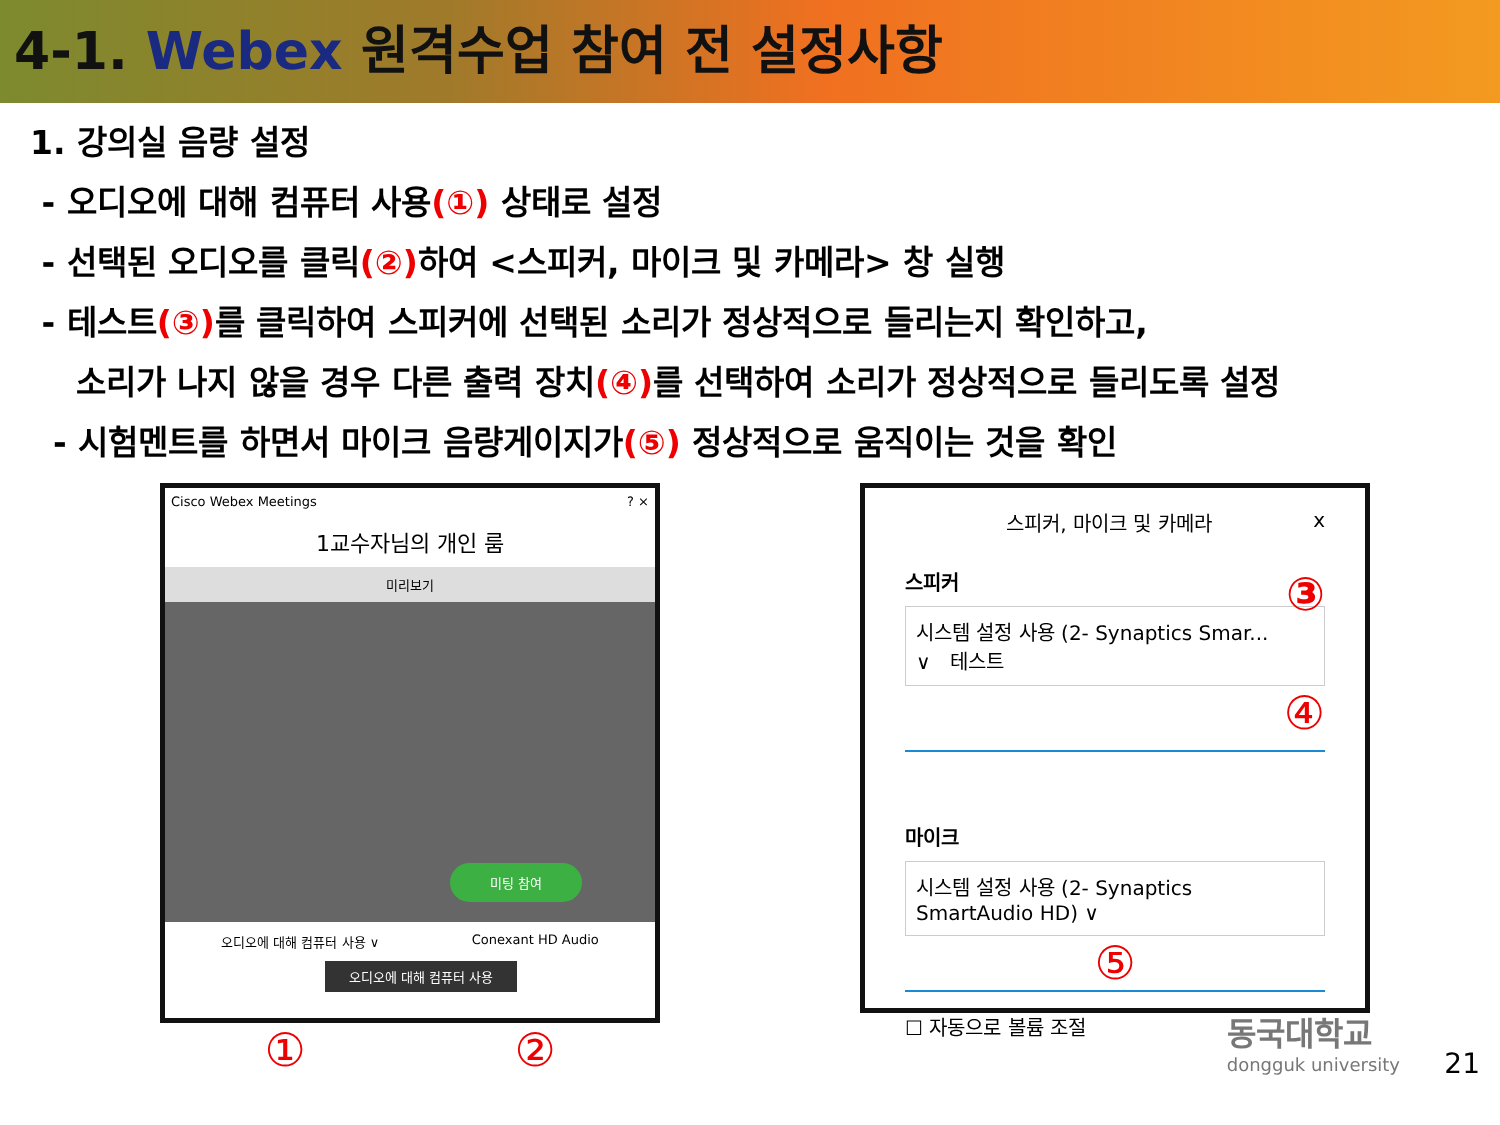4-1. Webex 원격수업 참여 전 설정사항
1. 강의실 음량 설정
- 오디오에 대해 컴퓨터 사용(①) 상태로 설정
- 선택된 오디오를 클릭(②) 하여 <스피커, 마이크 및 카메라> 창 실행
- 테스트(③) 를 클릭하여 스피커에 선택된 소리가 정상적으로 들리는지 확인하고,
소리가 나지 않을 경우 다른 출력 장치(④) 를 선택하여 소리가 정상적으로 들리도록 설정
- 시험멘트를 하면서 마이크 음량게이지가(⑤) 정상적으로 움직이는 것을 확인
Cisco Webex Meetings ? ×
1교수자님의 개인 룸
미리보기
미팅 참여
오디오에 대해 컴퓨터 사용 ∨ Conexant HD Audio
오디오에 대해 컴퓨터 사용
① ②
스피커, 마이크 및 카메라 x
스피커 ③
시스템 설정 사용 (2- Synaptics Smar... ∨ 테스트
④
마이크
시스템 설정 사용 (2- Synaptics SmartAudio HD) ∨
⑤
☐ 자동으로 볼륨 조절
동국대학교
dongguk university
21